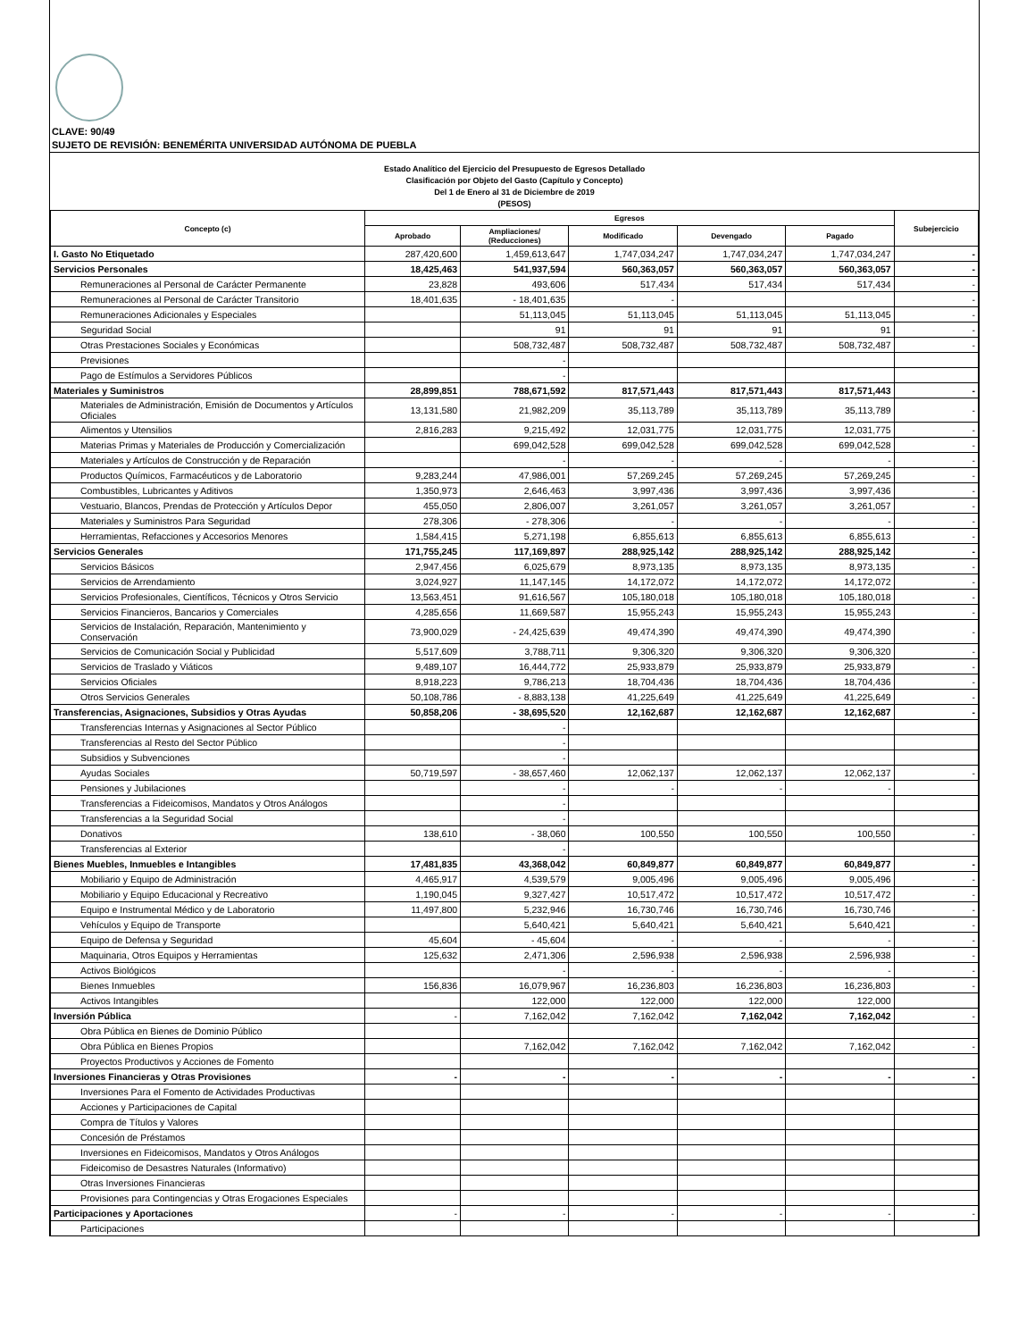CLAVE: 90/49
SUJETO DE REVISIÓN: BENEMÉRITA UNIVERSIDAD AUTÓNOMA DE PUEBLA
Estado Analítico del Ejercicio del Presupuesto de Egresos Detallado
Clasificación por Objeto del Gasto (Capítulo y Concepto)
Del 1 de Enero al 31 de Diciembre de 2019
(PESOS)
| Concepto (c) | Egresos | | | | | Subejercicio |
| --- | --- | --- | --- | --- | --- | --- |
| | Aprobado | Ampliaciones/ (Reducciones) | Modificado | Devengado | Pagado | |
| I. Gasto No Etiquetado | 287,420,600 | 1,459,613,647 | 1,747,034,247 | 1,747,034,247 | 1,747,034,247 | - |
| Servicios Personales | 18,425,463 | 541,937,594 | 560,363,057 | 560,363,057 | 560,363,057 | - |
| Remuneraciones al Personal de Carácter Permanente | 23,828 | 493,606 | 517,434 | 517,434 | 517,434 | - |
| Remuneraciones al Personal de Carácter Transitorio | 18,401,635 | - 18,401,635 | - | | | - |
| Remuneraciones Adicionales y Especiales | | 51,113,045 | 51,113,045 | 51,113,045 | 51,113,045 | - |
| Seguridad Social | | 91 | 91 | 91 | 91 | - |
| Otras Prestaciones Sociales y Económicas | | 508,732,487 | 508,732,487 | 508,732,487 | 508,732,487 | - |
| Previsiones | | - | | | | |
| Pago de Estímulos a Servidores Públicos | | - | | | | |
| Materiales y Suministros | 28,899,851 | 788,671,592 | 817,571,443 | 817,571,443 | 817,571,443 | - |
| Materiales de Administración, Emisión de Documentos y Artículos Oficiales | 13,131,580 | 21,982,209 | 35,113,789 | 35,113,789 | 35,113,789 | - |
| Alimentos y Utensilios | 2,816,283 | 9,215,492 | 12,031,775 | 12,031,775 | 12,031,775 | - |
| Materias Primas y Materiales de Producción y Comercialización | | 699,042,528 | 699,042,528 | 699,042,528 | 699,042,528 | - |
| Materiales y Artículos de Construcción y de Reparación | | - | - | - | - | - |
| Productos Químicos, Farmacéuticos y de Laboratorio | 9,283,244 | 47,986,001 | 57,269,245 | 57,269,245 | 57,269,245 | - |
| Combustibles, Lubricantes y Aditivos | 1,350,973 | 2,646,463 | 3,997,436 | 3,997,436 | 3,997,436 | - |
| Vestuario, Blancos, Prendas de Protección y Artículos Depor | 455,050 | 2,806,007 | 3,261,057 | 3,261,057 | 3,261,057 | - |
| Materiales y Suministros Para Seguridad | 278,306 | - 278,306 | - | - | - | - |
| Herramientas, Refacciones y Accesorios Menores | 1,584,415 | 5,271,198 | 6,855,613 | 6,855,613 | 6,855,613 | - |
| Servicios Generales | 171,755,245 | 117,169,897 | 288,925,142 | 288,925,142 | 288,925,142 | - |
| Servicios Básicos | 2,947,456 | 6,025,679 | 8,973,135 | 8,973,135 | 8,973,135 | - |
| Servicios de Arrendamiento | 3,024,927 | 11,147,145 | 14,172,072 | 14,172,072 | 14,172,072 | - |
| Servicios Profesionales, Científicos, Técnicos y Otros Servicio | 13,563,451 | 91,616,567 | 105,180,018 | 105,180,018 | 105,180,018 | - |
| Servicios Financieros, Bancarios y Comerciales | 4,285,656 | 11,669,587 | 15,955,243 | 15,955,243 | 15,955,243 | - |
| Servicios de Instalación, Reparación, Mantenimiento y Conservación | 73,900,029 | - 24,425,639 | 49,474,390 | 49,474,390 | 49,474,390 | - |
| Servicios de Comunicación Social y Publicidad | 5,517,609 | 3,788,711 | 9,306,320 | 9,306,320 | 9,306,320 | - |
| Servicios de Traslado y Viáticos | 9,489,107 | 16,444,772 | 25,933,879 | 25,933,879 | 25,933,879 | - |
| Servicios Oficiales | 8,918,223 | 9,786,213 | 18,704,436 | 18,704,436 | 18,704,436 | - |
| Otros Servicios Generales | 50,108,786 | - 8,883,138 | 41,225,649 | 41,225,649 | 41,225,649 | - |
| Transferencias, Asignaciones, Subsidios y Otras Ayudas | 50,858,206 | - 38,695,520 | 12,162,687 | 12,162,687 | 12,162,687 | - |
| Transferencias Internas y Asignaciones al Sector Público | | - | | | | |
| Transferencias al Resto del Sector Público | | - | | | | |
| Subsidios y Subvenciones | | - | | | | |
| Ayudas Sociales | 50,719,597 | - 38,657,460 | 12,062,137 | 12,062,137 | 12,062,137 | - |
| Pensiones y Jubilaciones | | - | - | - | - | |
| Transferencias a Fideicomisos, Mandatos y Otros Análogos | | - | | | | |
| Transferencias a la Seguridad Social | | - | | | | |
| Donativos | 138,610 | - 38,060 | 100,550 | 100,550 | 100,550 | - |
| Transferencias al Exterior | | - | | | | |
| Bienes Muebles, Inmuebles e Intangibles | 17,481,835 | 43,368,042 | 60,849,877 | 60,849,877 | 60,849,877 | - |
| Mobiliario y Equipo de Administración | 4,465,917 | 4,539,579 | 9,005,496 | 9,005,496 | 9,005,496 | - |
| Mobiliario y Equipo Educacional y Recreativo | 1,190,045 | 9,327,427 | 10,517,472 | 10,517,472 | 10,517,472 | - |
| Equipo e Instrumental Médico y de Laboratorio | 11,497,800 | 5,232,946 | 16,730,746 | 16,730,746 | 16,730,746 | - |
| Vehículos y Equipo de Transporte | | 5,640,421 | 5,640,421 | 5,640,421 | 5,640,421 | - |
| Equipo de Defensa y Seguridad | 45,604 | - 45,604 | - | - | - | - |
| Maquinaria, Otros Equipos y Herramientas | 125,632 | 2,471,306 | 2,596,938 | 2,596,938 | 2,596,938 | - |
| Activos Biológicos | | - | - | - | - | - |
| Bienes Inmuebles | 156,836 | 16,079,967 | 16,236,803 | 16,236,803 | 16,236,803 | - |
| Activos Intangibles | | 122,000 | 122,000 | 122,000 | 122,000 | |
| Inversión Pública | - | 7,162,042 | 7,162,042 | 7,162,042 | 7,162,042 | - |
| Obra Pública en Bienes de Dominio Público | | | | | | |
| Obra Pública en Bienes Propios | | 7,162,042 | 7,162,042 | 7,162,042 | 7,162,042 | - |
| Proyectos Productivos y Acciones de Fomento | | | | | | |
| Inversiones Financieras y Otras Provisiones | - | - | - | - | - | - |
| Inversiones Para el Fomento de Actividades Productivas | | | | | | |
| Acciones y Participaciones de Capital | | | | | | |
| Compra de Títulos y Valores | | | | | | |
| Concesión de Préstamos | | | | | | |
| Inversiones en Fideicomisos, Mandatos y Otros Análogos | | | | | | |
| Fideicomiso de Desastres Naturales (Informativo) | | | | | | |
| Otras Inversiones Financieras | | | | | | |
| Provisiones para Contingencias y Otras Erogaciones Especiales | | | | | | |
| Participaciones y Aportaciones | - | - | - | - | - | - |
| Participaciones | | | | | | |